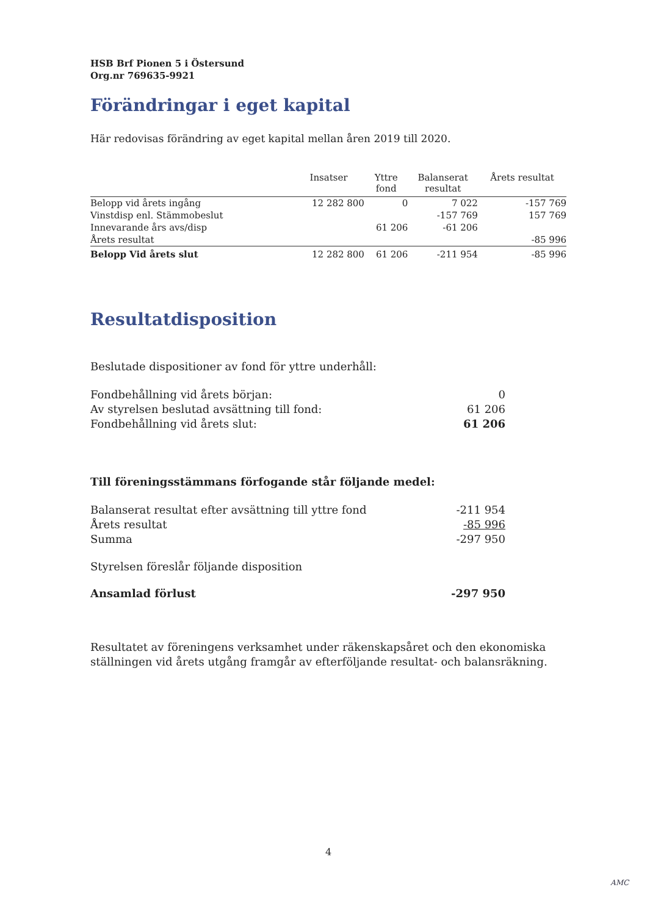HSB Brf Pionen 5 i Östersund
Org.nr 769635-9921
Förändringar i eget kapital
Här redovisas förändring av eget kapital mellan åren 2019 till 2020.
| | Insatser | Yttre fond | Balanserat resultat | Årets resultat |
| --- | --- | --- | --- | --- |
| Belopp vid årets ingång | 12 282 800 | 0 | 7 022 | -157 769 |
| Vinstdisp enl. Stämmobeslut | | | -157 769 | 157 769 |
| Innevarande års avs/disp | | 61 206 | -61 206 | |
| Årets resultat | | | | -85 996 |
| Belopp Vid årets slut | 12 282 800 | 61 206 | -211 954 | -85 996 |
Resultatdisposition
Beslutade dispositioner av fond för yttre underhåll:
Fondbehållning vid årets början: 0
Av styrelsen beslutad avsättning till fond: 61 206
Fondbehållning vid årets slut: 61 206
Till föreningsstämmans förfogande står följande medel:
Balanserat resultat efter avsättning till yttre fond -211 954
Årets resultat -85 996
Summa -297 950
Styrelsen föreslår följande disposition
Ansamlad förlust -297 950
Resultatet av föreningens verksamhet under räkenskapsåret och den ekonomiska ställningen vid årets utgång framgår av efterföljande resultat- och balansräkning.
4
AMC